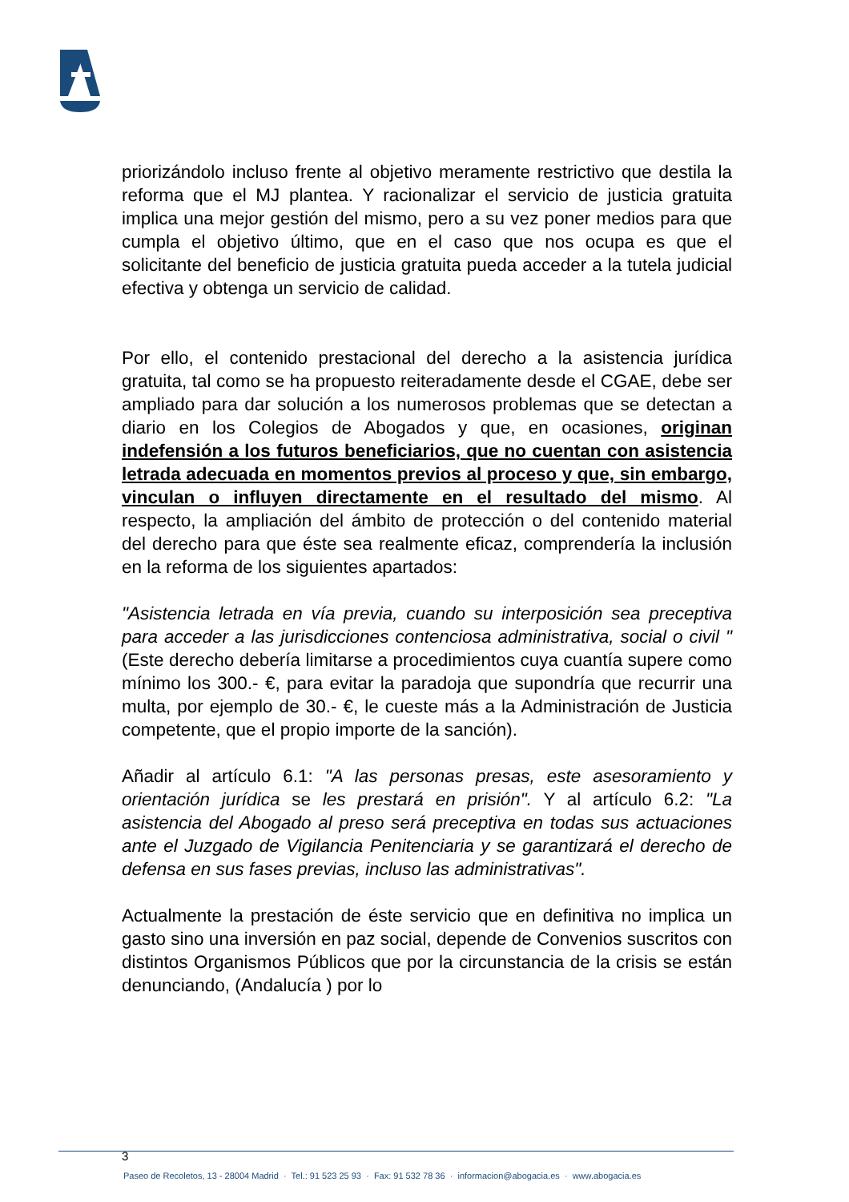priorizándolo incluso frente al objetivo meramente restrictivo que destila la reforma que el MJ plantea. Y racionalizar el servicio de justicia gratuita implica una mejor gestión del mismo, pero a su vez poner medios para que cumpla el objetivo último, que en el caso que nos ocupa es que el solicitante del beneficio de justicia gratuita pueda acceder a la tutela judicial efectiva y obtenga un servicio de calidad.
Por ello, el contenido prestacional del derecho a la asistencia jurídica gratuita, tal como se ha propuesto reiteradamente desde el CGAE, debe ser ampliado para dar solución a los numerosos problemas que se detectan a diario en los Colegios de Abogados y que, en ocasiones, originan indefensión a los futuros beneficiarios, que no cuentan con asistencia letrada adecuada en momentos previos al proceso y que, sin embargo, vinculan o influyen directamente en el resultado del mismo. Al respecto, la ampliación del ámbito de protección o del contenido material del derecho para que éste sea realmente eficaz, comprendería la inclusión en la reforma de los siguientes apartados:
"Asistencia letrada en vía previa, cuando su interposición sea preceptiva para acceder a las jurisdicciones contenciosa administrativa, social o civil " (Este derecho debería limitarse a procedimientos cuya cuantía supere como mínimo los 300.- €, para evitar la paradoja que supondría que recurrir una multa, por ejemplo de 30.- €, le cueste más a la Administración de Justicia competente, que el propio importe de la sanción).
Añadir al artículo 6.1: "A las personas presas, este asesoramiento y orientación jurídica se les prestará en prisión". Y al artículo 6.2: "La asistencia del Abogado al preso será preceptiva en todas sus actuaciones ante el Juzgado de Vigilancia Penitenciaria y se garantizará el derecho de defensa en sus fases previas, incluso las administrativas".
Actualmente la prestación de éste servicio que en definitiva no implica un gasto sino una inversión en paz social, depende de Convenios suscritos con distintos Organismos Públicos que por la circunstancia de la crisis se están denunciando, (Andalucía ) por lo
3
Paseo de Recoletos, 13 - 28004 Madrid · Tel.: 91 523 25 93 · Fax: 91 532 78 36 · informacion@abogacia.es · www.abogacia.es